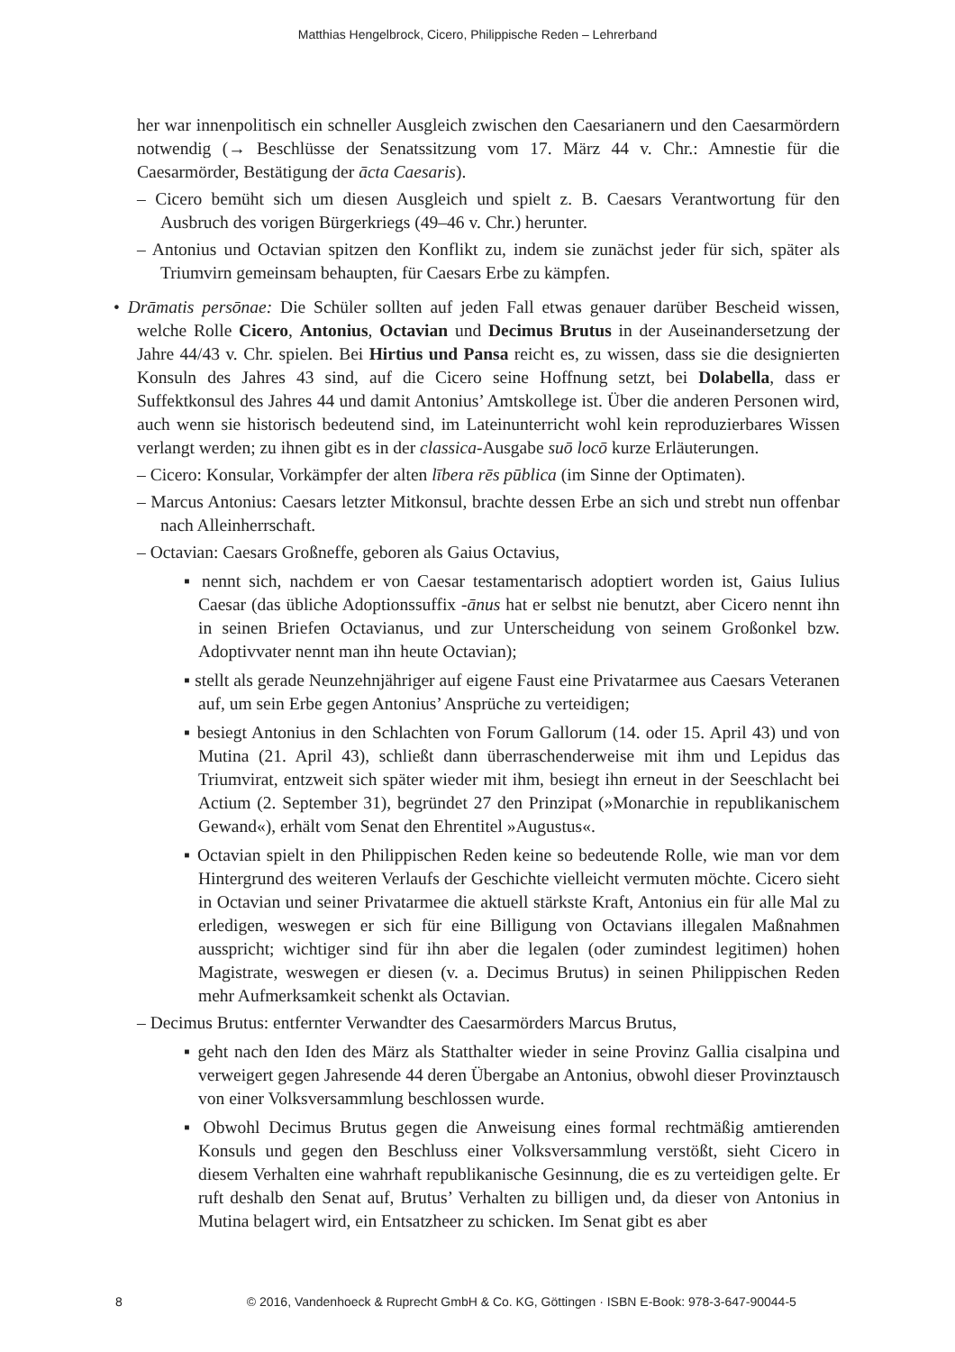Matthias Hengelbrock, Cicero, Philippische Reden – Lehrerband
her war innenpolitisch ein schneller Ausgleich zwischen den Caesarianern und den Caesarmördern notwendig (→ Beschlüsse der Senatssitzung vom 17. März 44 v. Chr.: Amnestie für die Caesarmörder, Bestätigung der ācta Caesaris).
– Cicero bemüht sich um diesen Ausgleich und spielt z. B. Caesars Verantwortung für den Ausbruch des vorigen Bürgerkriegs (49–46 v. Chr.) herunter.
– Antonius und Octavian spitzen den Konflikt zu, indem sie zunächst jeder für sich, später als Triumvirn gemeinsam behaupten, für Caesars Erbe zu kämpfen.
• Drāmatis persōnae: Die Schüler sollten auf jeden Fall etwas genauer darüber Bescheid wissen, welche Rolle Cicero, Antonius, Octavian und Decimus Brutus in der Auseinandersetzung der Jahre 44/43 v. Chr. spielen. Bei Hirtius und Pansa reicht es, zu wissen, dass sie die designierten Konsuln des Jahres 43 sind, auf die Cicero seine Hoffnung setzt, bei Dolabella, dass er Suffektkonsul des Jahres 44 und damit Antonius’ Amtskollege ist. Über die anderen Personen wird, auch wenn sie historisch bedeutend sind, im Lateinunterricht wohl kein reproduzierbares Wissen verlangt werden; zu ihnen gibt es in der classica-Ausgabe suō locō kurze Erläuterungen.
– Cicero: Konsular, Vorkämpfer der alten lībera rēs pūblica (im Sinne der Optimaten).
– Marcus Antonius: Caesars letzter Mitkonsul, brachte dessen Erbe an sich und strebt nun offenbar nach Alleinherrschaft.
– Octavian: Caesars Großneffe, geboren als Gaius Octavius,
▪ nennt sich, nachdem er von Caesar testamentarisch adoptiert worden ist, Gaius Iulius Caesar (das übliche Adoptionssuffix -ānus hat er selbst nie benutzt, aber Cicero nennt ihn in seinen Briefen Octavianus, und zur Unterscheidung von seinem Großonkel bzw. Adoptivvater nennt man ihn heute Octavian);
▪ stellt als gerade Neunzehnjähriger auf eigene Faust eine Privatarmee aus Caesars Veteranen auf, um sein Erbe gegen Antonius’ Ansprüche zu verteidigen;
▪ besiegt Antonius in den Schlachten von Forum Gallorum (14. oder 15. April 43) und von Mutina (21. April 43), schließt dann überraschenderweise mit ihm und Lepidus das Triumvirat, entzweit sich später wieder mit ihm, besiegt ihn erneut in der Seeschlacht bei Actium (2. September 31), begründet 27 den Prinzipat (»Monarchie in republikanischem Gewand«), erhält vom Senat den Ehrentitel »Augustus«.
▪ Octavian spielt in den Philippischen Reden keine so bedeutende Rolle, wie man vor dem Hintergrund des weiteren Verlaufs der Geschichte vielleicht vermuten möchte. Cicero sieht in Octavian und seiner Privatarmee die aktuell stärkste Kraft, Antonius ein für alle Mal zu erledigen, weswegen er sich für eine Billigung von Octavians illegalen Maßnahmen ausspricht; wichtiger sind für ihn aber die legalen (oder zumindest legitimen) hohen Magistrate, weswegen er diesen (v. a. Decimus Brutus) in seinen Philippischen Reden mehr Aufmerksamkeit schenkt als Octavian.
– Decimus Brutus: entfernter Verwandter des Caesarmörders Marcus Brutus,
▪ geht nach den Iden des März als Statthalter wieder in seine Provinz Gallia cisalpina und verweigert gegen Jahresende 44 deren Übergabe an Antonius, obwohl dieser Provinztausch von einer Volksversammlung beschlossen wurde.
▪ Obwohl Decimus Brutus gegen die Anweisung eines formal rechtmäßig amtierenden Konsuls und gegen den Beschluss einer Volksversammlung verstößt, sieht Cicero in diesem Verhalten eine wahrhaft republikanische Gesinnung, die es zu verteidigen gelte. Er ruft deshalb den Senat auf, Brutus’ Verhalten zu billigen und, da dieser von Antonius in Mutina belagert wird, ein Entsatzheer zu schicken. Im Senat gibt es aber
8 © 2016, Vandenhoeck & Ruprecht GmbH & Co. KG, Göttingen · ISBN E-Book: 978-3-647-90044-5